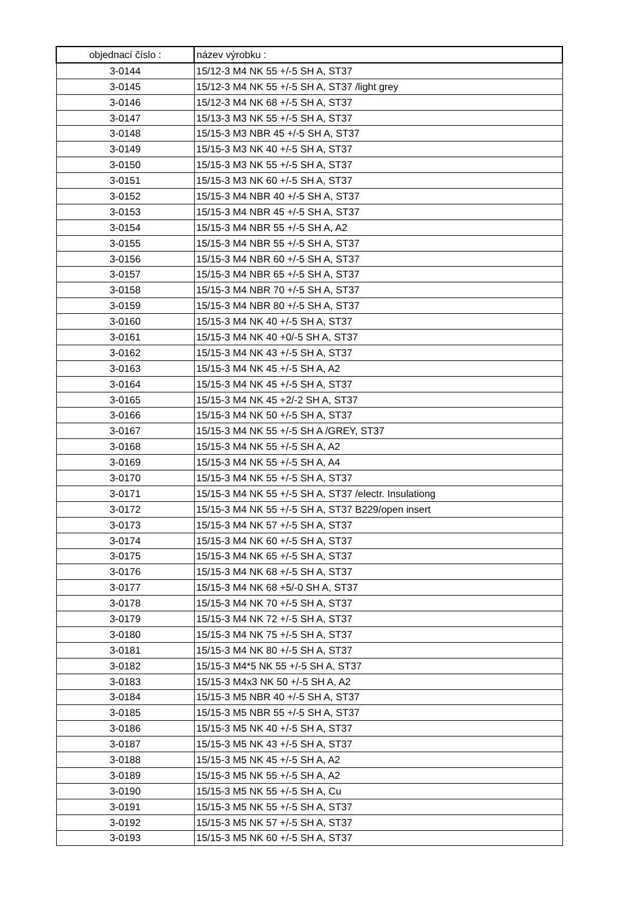| objednací číslo : | název výrobku : |
| --- | --- |
| 3-0144 | 15/12-3 M4 NK 55 +/-5 SH A, ST37 |
| 3-0145 | 15/12-3 M4 NK 55 +/-5 SH A, ST37 /light grey |
| 3-0146 | 15/12-3 M4 NK 68 +/-5 SH A, ST37 |
| 3-0147 | 15/13-3 M3 NK 55 +/-5 SH A, ST37 |
| 3-0148 | 15/15-3 M3 NBR 45 +/-5 SH A, ST37 |
| 3-0149 | 15/15-3 M3 NK 40 +/-5 SH A, ST37 |
| 3-0150 | 15/15-3 M3 NK 55 +/-5 SH A, ST37 |
| 3-0151 | 15/15-3 M3 NK 60 +/-5 SH A, ST37 |
| 3-0152 | 15/15-3 M4 NBR 40 +/-5 SH A, ST37 |
| 3-0153 | 15/15-3 M4 NBR 45 +/-5 SH A, ST37 |
| 3-0154 | 15/15-3 M4 NBR 55 +/-5 SH A, A2 |
| 3-0155 | 15/15-3 M4 NBR 55 +/-5 SH A, ST37 |
| 3-0156 | 15/15-3 M4 NBR 60 +/-5 SH A, ST37 |
| 3-0157 | 15/15-3 M4 NBR 65 +/-5 SH A, ST37 |
| 3-0158 | 15/15-3 M4 NBR 70 +/-5 SH A, ST37 |
| 3-0159 | 15/15-3 M4 NBR 80 +/-5 SH A, ST37 |
| 3-0160 | 15/15-3 M4 NK 40 +/-5 SH A, ST37 |
| 3-0161 | 15/15-3 M4 NK 40 +0/-5 SH A, ST37 |
| 3-0162 | 15/15-3 M4 NK 43 +/-5 SH A, ST37 |
| 3-0163 | 15/15-3 M4 NK 45 +/-5 SH A, A2 |
| 3-0164 | 15/15-3 M4 NK 45 +/-5 SH A, ST37 |
| 3-0165 | 15/15-3 M4 NK 45 +2/-2 SH A, ST37 |
| 3-0166 | 15/15-3 M4 NK 50 +/-5 SH A, ST37 |
| 3-0167 | 15/15-3 M4 NK 55 +/-5 SH A /GREY, ST37 |
| 3-0168 | 15/15-3 M4 NK 55 +/-5 SH A, A2 |
| 3-0169 | 15/15-3 M4 NK 55 +/-5 SH A, A4 |
| 3-0170 | 15/15-3 M4 NK 55 +/-5 SH A, ST37 |
| 3-0171 | 15/15-3 M4 NK 55 +/-5 SH A, ST37 /electr. Insulationg |
| 3-0172 | 15/15-3 M4 NK 55 +/-5 SH A, ST37 B229/open insert |
| 3-0173 | 15/15-3 M4 NK 57 +/-5 SH A, ST37 |
| 3-0174 | 15/15-3 M4 NK 60 +/-5 SH A, ST37 |
| 3-0175 | 15/15-3 M4 NK 65 +/-5 SH A, ST37 |
| 3-0176 | 15/15-3 M4 NK 68 +/-5 SH A, ST37 |
| 3-0177 | 15/15-3 M4 NK 68 +5/-0 SH A, ST37 |
| 3-0178 | 15/15-3 M4 NK 70 +/-5 SH A, ST37 |
| 3-0179 | 15/15-3 M4 NK 72 +/-5 SH A, ST37 |
| 3-0180 | 15/15-3 M4 NK 75 +/-5 SH A, ST37 |
| 3-0181 | 15/15-3 M4 NK 80 +/-5 SH A, ST37 |
| 3-0182 | 15/15-3 M4*5 NK 55 +/-5 SH A, ST37 |
| 3-0183 | 15/15-3 M4x3 NK 50 +/-5 SH A, A2 |
| 3-0184 | 15/15-3 M5 NBR 40 +/-5 SH A, ST37 |
| 3-0185 | 15/15-3 M5 NBR 55 +/-5 SH A, ST37 |
| 3-0186 | 15/15-3 M5 NK 40 +/-5 SH A, ST37 |
| 3-0187 | 15/15-3 M5 NK 43 +/-5 SH A, ST37 |
| 3-0188 | 15/15-3 M5 NK 45 +/-5 SH A, A2 |
| 3-0189 | 15/15-3 M5 NK 55 +/-5 SH A, A2 |
| 3-0190 | 15/15-3 M5 NK 55 +/-5 SH A, Cu |
| 3-0191 | 15/15-3 M5 NK 55 +/-5 SH A, ST37 |
| 3-0192 | 15/15-3 M5 NK 57 +/-5 SH A, ST37 |
| 3-0193 | 15/15-3 M5 NK 60 +/-5 SH A, ST37 |